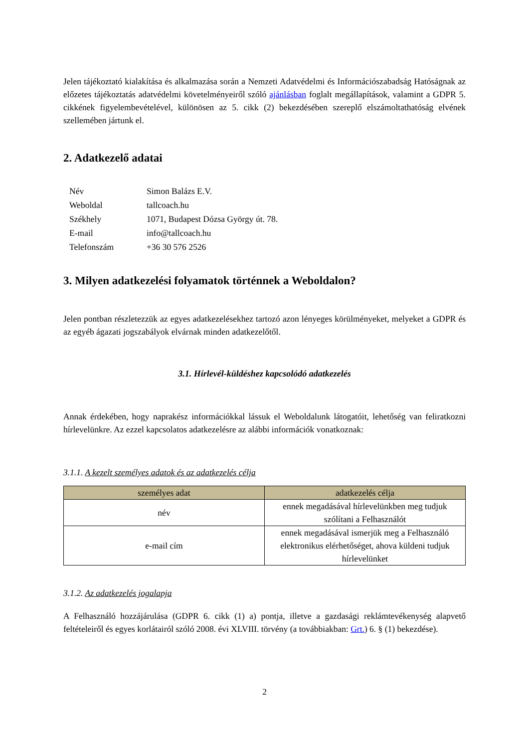Jelen tájékoztató kialakítása és alkalmazása során a Nemzeti Adatvédelmi és Információszabadság Hatóságnak az előzetes tájékoztatás adatvédelmi követelményeiről szóló ajánlásban foglalt megállapítások, valamint a GDPR 5. cikkének figyelembevételével, különösen az 5. cikk (2) bekezdésében szereplő elszámoltathatóság elvének szellemében jártunk el.
2. Adatkezelő adatai
| Név | Simon Balázs E.V. |
| Weboldal | tallcoach.hu |
| Székhely | 1071, Budapest Dózsa György út. 78. |
| E-mail | info@tallcoach.hu |
| Telefonszám | +36 30 576 2526 |
3. Milyen adatkezelési folyamatok történnek a Weboldalon?
Jelen pontban részletezzük az egyes adatkezelésekhez tartozó azon lényeges körülményeket, melyeket a GDPR és az egyéb ágazati jogszabályok elvárnak minden adatkezelőtől.
3.1. Hírlevél-küldéshez kapcsolódó adatkezelés
Annak érdekében, hogy naprakész információkkal lássuk el Weboldalunk látogatóit, lehetőség van feliratkozni hírlevelünkre. Az ezzel kapcsolatos adatkezelésre az alábbi információk vonatkoznak:
3.1.1. A kezelt személyes adatok és az adatkezelés célja
| személyes adat | adatkezelés célja |
| --- | --- |
| név | ennek megadásával hírlevelünkben meg tudjuk szólítani a Felhasználót |
| e-mail cím | ennek megadásával ismerjük meg a Felhasználó elektronikus elérhetőséget, ahova küldeni tudjuk hírlevelünket |
3.1.2. Az adatkezelés jogalapja
A Felhasználó hozzájárulása (GDPR 6. cikk (1) a) pontja, illetve a gazdasági reklámtevékenység alapvető feltételeiről és egyes korlátairól szóló 2008. évi XLVIII. törvény (a továbbiakban: Grt.) 6. § (1) bekezdése).
2